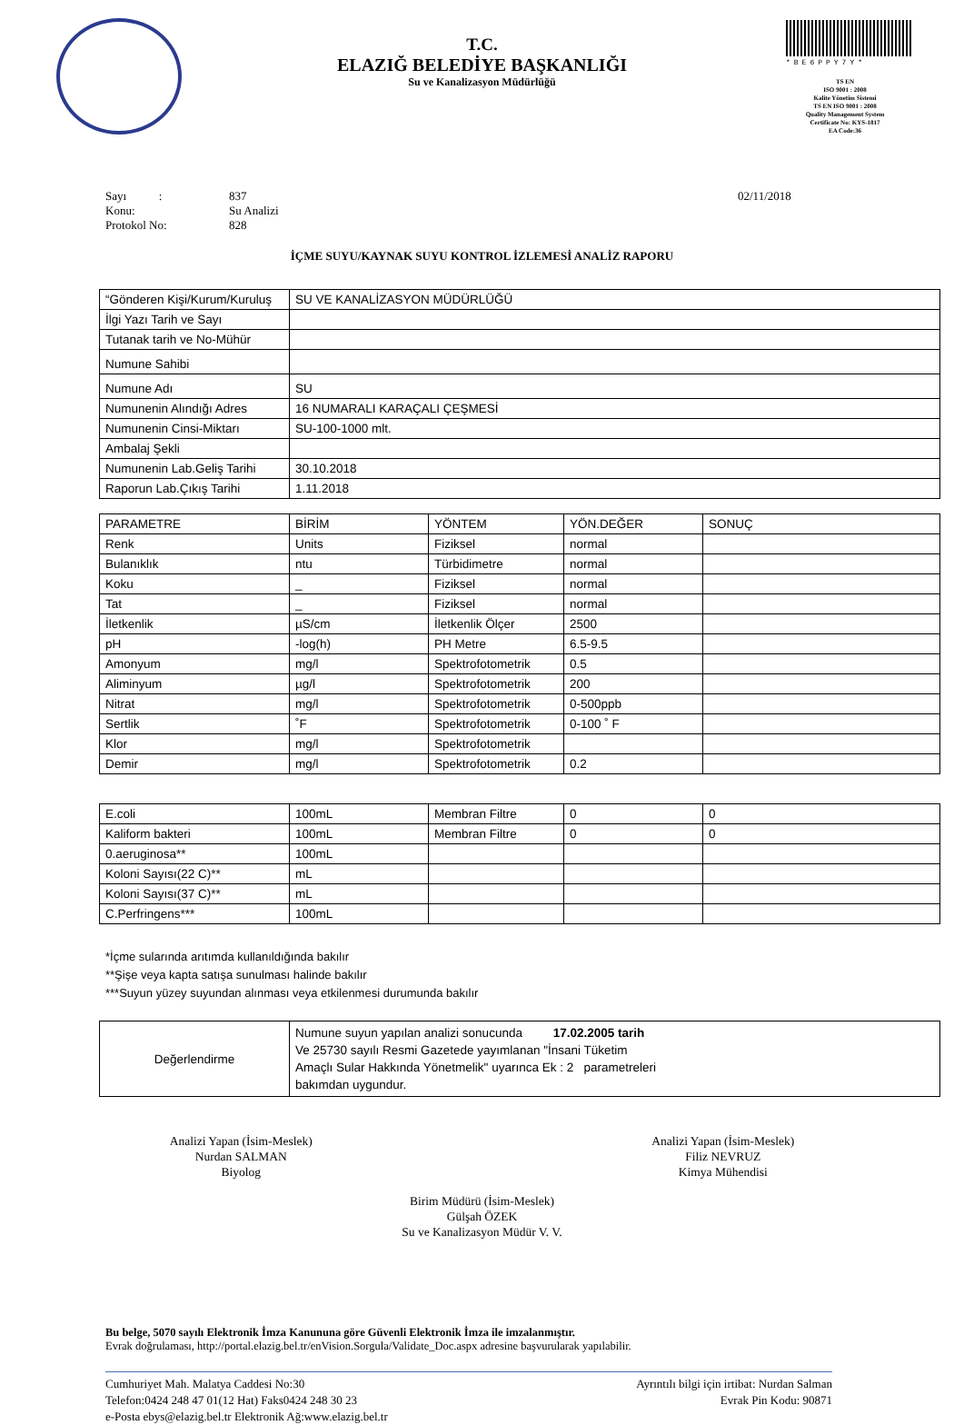*BE6PPY7Y*
TS EN
ISO 9001 : 2008
Kalite Yönetim Sistemi
TS EN ISO 9001 : 2008
Quality Management System
Certificate No: KYS-1817
EA Code:36
T.C.
ELAZIĞ BELEDİYE BAŞKANLIĞI
Su ve Kanalizasyon Müdürlüğü
Sayı : 837 02/11/2018
Konu: Su Analizi
Protokol No: 828
İÇME SUYU/KAYNAK SUYU KONTROL İZLEMESİ ANALİZ RAPORU
| “Gönderen Kişi/Kurum/Kuruluş | SU VE KANALİZASYON MÜDÜRLÜĞÜ |
| İlgi Yazı Tarih ve Sayı | |
| Tutanak tarih ve No-Mühür | |
| Numune Sahibi | |
| Numune Adı | SU |
| Numunenin Alındığı Adres | 16 NUMARALI KARAÇALI ÇEŞMESİ |
| Numunenin Cinsi-Miktarı | SU-100-1000 mlt. |
| Ambalaj Şekli | |
| Numunenin Lab.Geliş Tarihi | 30.10.2018 |
| Raporun Lab.Çıkış Tarihi | 1.11.2018 |
| PARAMETRE | BİRİM | YÖNTEM | YÖN.DEĞER | SONUÇ |
| Renk | Units | Fiziksel | normal | |
| Bulanıklık | ntu | Türbidimetre | normal | |
| Koku | _ | Fiziksel | normal | |
| Tat | _ | Fiziksel | normal | |
| İletkenlik | µS/cm | İletkenlik Ölçer | 2500 | |
| pH | -log(h) | PH Metre | 6.5-9.5 | |
| Amonyum | mg/l | Spektrofotometrik | 0.5 | |
| Aliminyum | µg/l | Spektrofotometrik | 200 | |
| Nitrat | mg/l | Spektrofotometrik | 0-500ppb | |
| Sertlik | ˚F | Spektrofotometrik | 0-100 ˚ F | |
| Klor | mg/l | Spektrofotometrik | | |
| Demir | mg/l | Spektrofotometrik | 0.2 | |
| E.coli | 100mL | Membran Filtre | 0 | 0 |
| Kaliform bakteri | 100mL | Membran Filtre | 0 | 0 |
| 0.aeruginosa** | 100mL | | | |
| Koloni Sayısı(22 C)** | mL | | | |
| Koloni Sayısı(37 C)** | mL | | | |
| C.Perfringens*** | 100mL | | | |
*İçme sularında arıtımda kullanıldığında bakılır
**Şişe veya kapta satışa sunulması halinde bakılır
***Suyun yüzey suyundan alınması veya etkilenmesi durumunda bakılır
| Değerlendirme | Numune suyun yapılan analizi sonucunda 17.02.2005 tarih Ve 25730 sayılı Resmi Gazetede yayımlanan "İnsani Tüketim Amaçlı Sular Hakkında Yönetmelik" uyarınca Ek : 2 parametreleri bakımdan uygundur. |
Analizi Yapan (İsim-Meslek)
Nurdan SALMAN
Biyolog
Analizi Yapan (İsim-Meslek)
Filiz NEVRUZ
Kimya Mühendisi
Birim Müdürü (İsim-Meslek)
Gülşah ÖZEK
Su ve Kanalizasyon Müdür V. V.
Bu belge, 5070 sayılı Elektronik İmza Kanununa göre Güvenli Elektronik İmza ile imzalanmıştır.
Evrak doğrulaması, http://portal.elazig.bel.tr/enVision.Sorgula/Validate_Doc.aspx adresine başvurularak yapılabilir.
Cumhuriyet Mah. Malatya Caddesi No:30
Telefon:0424 248 47 01(12 Hat) Faks0424 248 30 23
e-Posta ebys@elazig.bel.tr Elektronik Ağ:www.elazig.bel.tr
Ayrıntılı bilgi için irtibat: Nurdan Salman
Evrak Pin Kodu: 90871